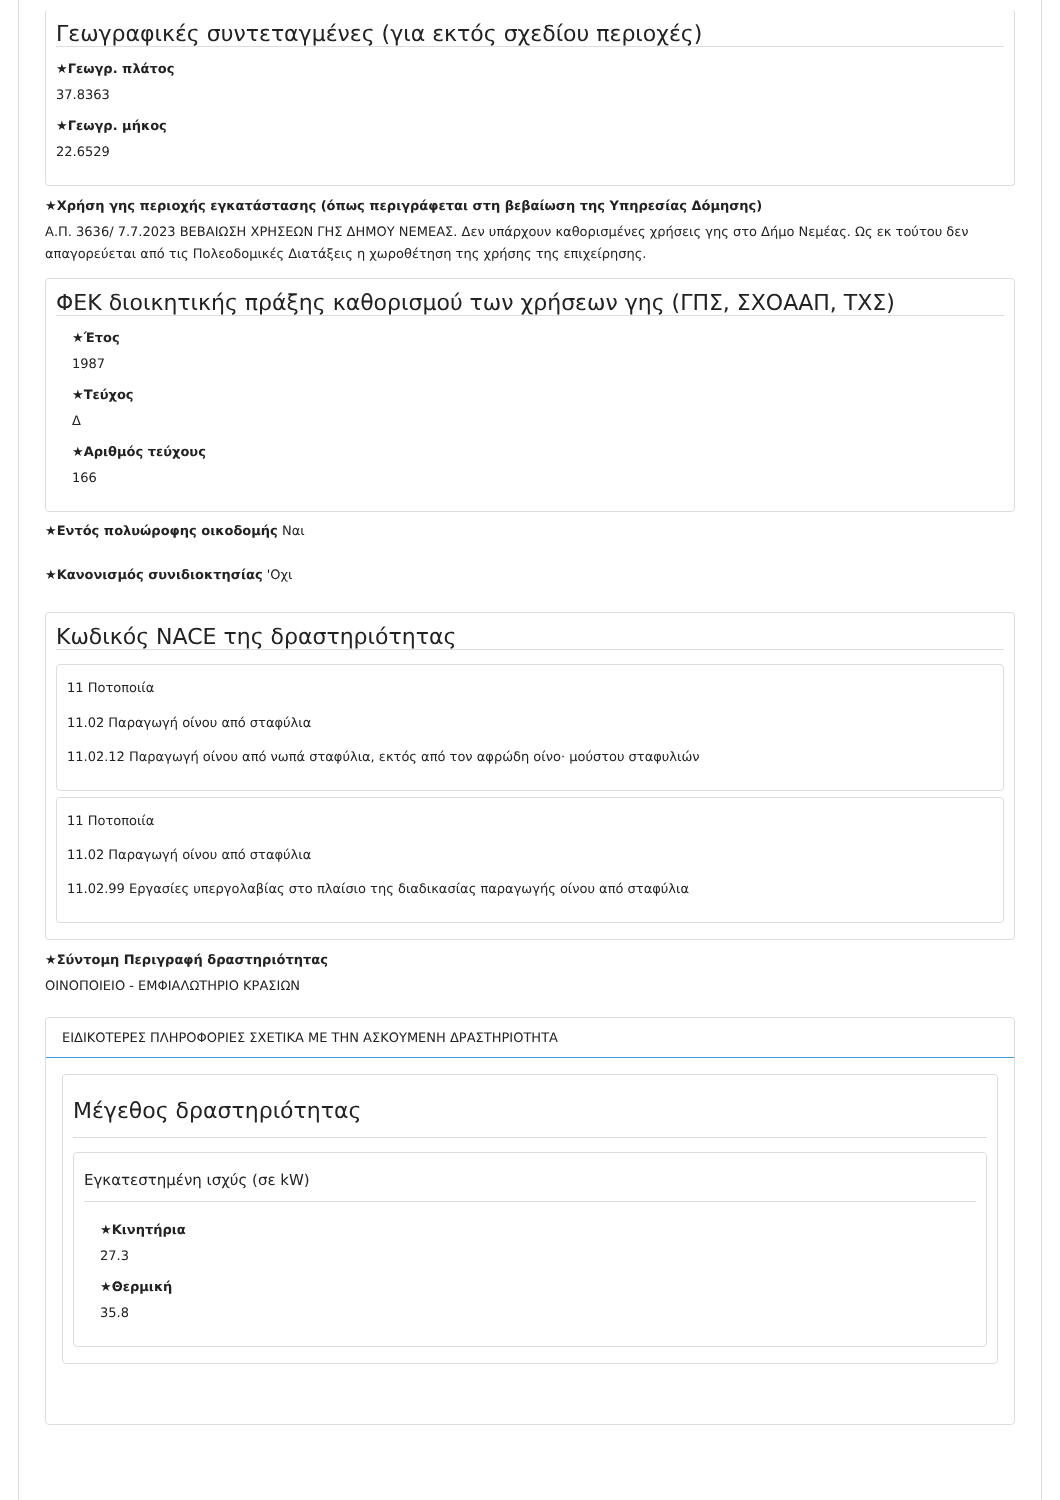Γεωγραφικές συντεταγμένες (για εκτός σχεδίου περιοχές)
★Γεωγρ. πλάτος
37.8363
★Γεωγρ. μήκος
22.6529
★Χρήση γης περιοχής εγκατάστασης (όπως περιγράφεται στη βεβαίωση της Υπηρεσίας Δόμησης)
Α.Π. 3636/ 7.7.2023 ΒΕΒΑΙΩΣΗ ΧΡΗΣΕΩΝ ΓΗΣ ΔΗΜΟΥ ΝΕΜΕΑΣ. Δεν υπάρχουν καθορισμένες χρήσεις γης στο Δήμο Νεμέας. Ως εκ τούτου δεν απαγορεύεται από τις Πολεοδομικές Διατάξεις η χωροθέτηση της χρήσης της επιχείρησης.
ΦΕΚ διοικητικής πράξης καθορισμού των χρήσεων γης (ΓΠΣ, ΣΧΟΑΑΠ, ΤΧΣ)
★Έτος
1987
★Τεύχος
Δ
★Αριθμός τεύχους
166
★Εντός πολυώροφης οικοδομής Ναι
★Κανονισμός συνιδιοκτησίας 'Οχι
Κωδικός NACE της δραστηριότητας
11 Ποτοποιία
11.02 Παραγωγή οίνου από σταφύλια
11.02.12 Παραγωγή οίνου από νωπά σταφύλια, εκτός από τον αφρώδη οίνο· μούστου σταφυλιών
11 Ποτοποιία
11.02 Παραγωγή οίνου από σταφύλια
11.02.99 Εργασίες υπεργολαβίας στο πλαίσιο της διαδικασίας παραγωγής οίνου από σταφύλια
★Σύντομη Περιγραφή δραστηριότητας
ΟΙΝΟΠΟΙΕΙΟ - ΕΜΦΙΑΛΩΤΗΡΙΟ ΚΡΑΣΙΩΝ
ΕΙΔΙΚΟΤΕΡΕΣ ΠΛΗΡΟΦΟΡΙΕΣ ΣΧΕΤΙΚΑ ΜΕ ΤΗΝ ΑΣΚΟΥΜΕΝΗ ΔΡΑΣΤΗΡΙΟΤΗΤΑ
Μέγεθος δραστηριότητας
Εγκατεστημένη ισχύς (σε kW)
★Κινητήρια
27.3
★Θερμική
35.8